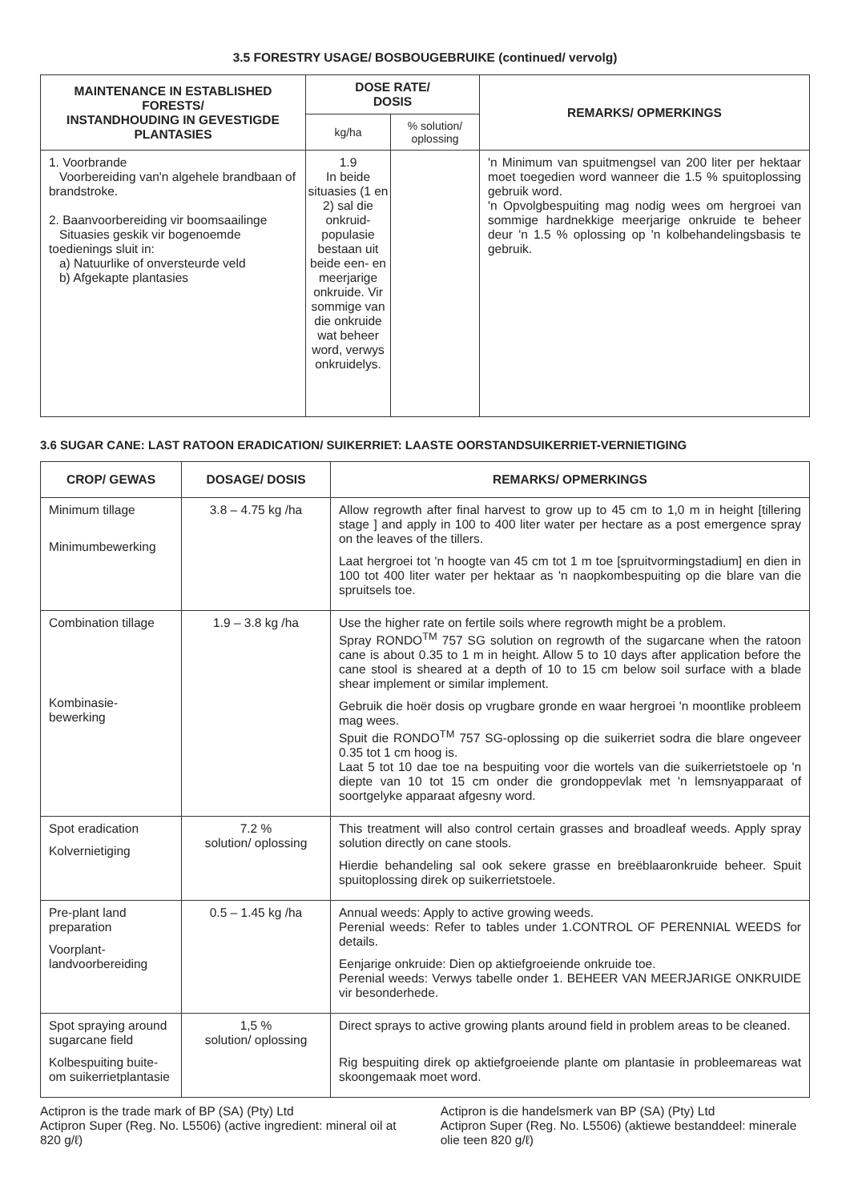3.5 FORESTRY USAGE/ BOSBOUGEBRUIKE (continued/ vervolg)
| MAINTENANCE IN ESTABLISHED FORESTS/ INSTANDHOUDING IN GEVESTIGDE PLANTASIES | DOSE RATE/ DOSIS | | REMARKS/ OPMERKINGS |
| --- | --- | --- | --- |
| | kg/ha | % solution/ oplossing | |
| 1. Voorbrande Voorbereiding van'n algehele brandbaan of brandstroke. 2. Baanvoorbereiding vir boomsaailinge Situasies geskik vir bogenoemde toedienings sluit in: a) Natuurlike of onversteurde veld b) Afgekapte plantasies | 1.9 In beide situasies (1 en 2) sal die onkruid-populasie bestaan uit beide een- en meerjarige onkruide. Vir sommige van die onkruide wat beheer word, verwys onkruidelys. | | 'n Minimum van spuitmengsel van 200 liter per hektaar moet toegedien word wanneer die 1.5 % spuitoplossing gebruik word. 'n Opvolgbespuiting mag nodig wees om hergroei van sommige hardnekkige meerjarige onkruide te beheer deur 'n 1.5 % oplossing op 'n kolbehandelingsbasis te gebruik. |
3.6 SUGAR CANE: LAST RATOON ERADICATION/ SUIKERRIET: LAASTE OORSTANDSUIKERRIET-VERNIETIGING
| CROP/ GEWAS | DOSAGE/ DOSIS | REMARKS/ OPMERKINGS |
| --- | --- | --- |
| Minimum tillage Minimumbewerking | 3.8 – 4.75 kg /ha | Allow regrowth after final harvest to grow up to 45 cm to 1,0 m in height [tillering stage ] and apply in 100 to 400 liter water per hectare as a post emergence spray on the leaves of the tillers. Laat hergroei tot 'n hoogte van 45 cm tot 1 m toe [spruitvormingstadium] en dien in 100 tot 400 liter water per hektaar as 'n naopkombespuiting op die blare van die spruitsels toe. |
| Combination tillage Kombinasie-bewerking | 1.9 – 3.8 kg /ha | Use the higher rate on fertile soils where regrowth might be a problem. Spray RONDO<sup>TM</sup> 757 SG solution on regrowth of the sugarcane when the ratoon cane is about 0.35 to 1 m in height. Allow 5 to 10 days after application before the cane stool is sheared at a depth of 10 to 15 cm below soil surface with a blade shear implement or similar implement. Gebruik die hoër dosis op vrugbare gronde en waar hergroei 'n moontlike probleem mag wees. Spuit die RONDO<sup>TM</sup> 757 SG-oplossing op die suikerriet sodra die blare ongeveer 0.35 tot 1 cm hoog is. Laat 5 tot 10 dae toe na bespuiting voor die wortels van die suikerrietstoele op 'n diepte van 10 tot 15 cm onder die grondoppevlak met 'n lemsnyapparaat of soortgelyke apparaat afgesny word. |
| Spot eradication Kolvernietiging | 7.2 % solution/ oplossing | This treatment will also control certain grasses and broadleaf weeds. Apply spray solution directly on cane stools. Hierdie behandeling sal ook sekere grasse en breëblaaronkruide beheer. Spuit spuitoplossing direk op suikerrietstoele. |
| Pre-plant land preparation Voorplant-landvoorbereiding | 0.5 – 1.45 kg /ha | Annual weeds: Apply to active growing weeds. Perenial weeds: Refer to tables under 1.CONTROL OF PERENNIAL WEEDS for details. Eenjarige onkruide: Dien op aktiefgroeiende onkruide toe. Perenial weeds: Verwys tabelle onder 1. BEHEER VAN MEERJARIGE ONKRUIDE vir besonderhede. |
| Spot spraying around sugarcane field Kolbespuiting buite-om suikerrietplantasie | 1,5 % solution/ oplossing | Direct sprays to active growing plants around field in problem areas to be cleaned. Rig bespuiting direk op aktiefgroeiende plante om plantasie in probleemareas wat skoongemaak moet word. |
Actipron is the trade mark of BP (SA) (Pty) Ltd
Actipron Super (Reg. No. L5506) (active ingredient: mineral oil at 820 g/ℓ)
Actipron is die handelsmerk van BP (SA) (Pty) Ltd
Actipron Super (Reg. No. L5506) (aktiewe bestanddeel: minerale olie teen 820 g/ℓ)